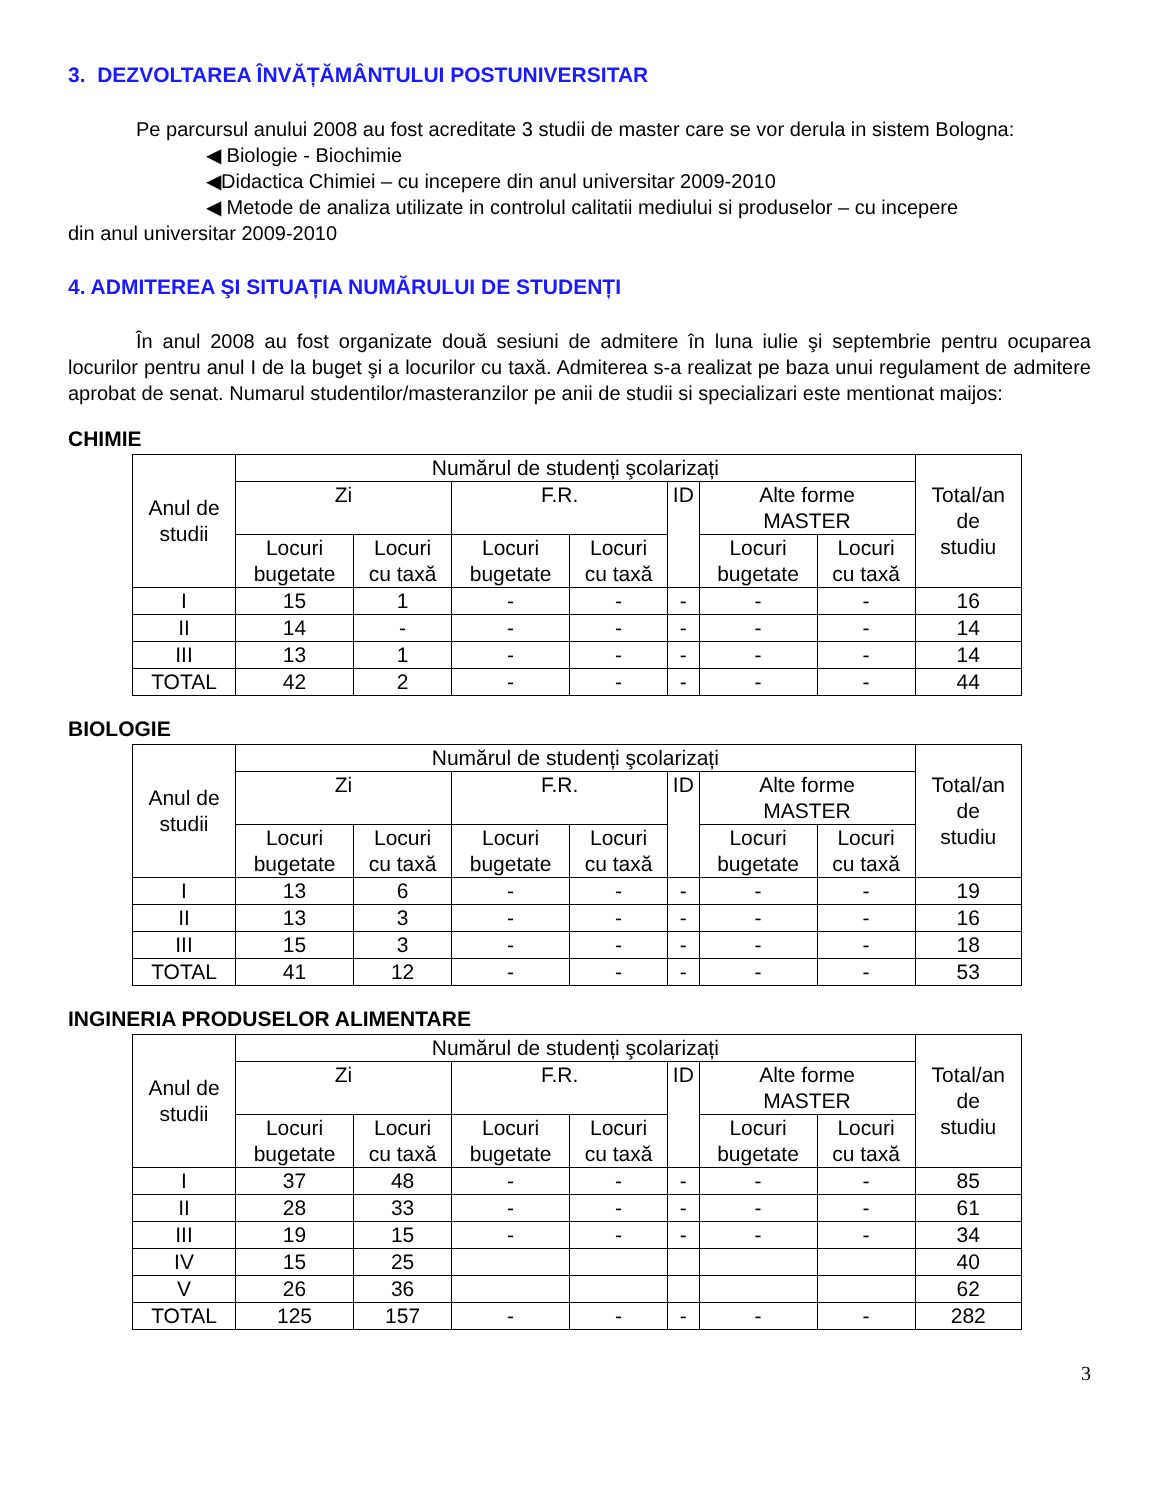3. DEZVOLTAREA ÎNVĂȚĂMÂNTULUI POSTUNIVERSITAR
Pe parcursul anului 2008 au fost acreditate 3 studii de master care se vor derula in sistem Bologna:
◀ Biologie - Biochimie
◀Didactica Chimiei – cu incepere din anul universitar 2009-2010
◀ Metode de analiza utilizate in controlul calitatii mediului si produselor – cu incepere
din anul universitar 2009-2010
4. ADMITEREA ŞI SITUAȚIA NUMĂRULUI DE STUDENȚI
În anul 2008 au fost organizate două sesiuni de admitere în luna iulie şi septembrie pentru ocuparea locurilor pentru anul I de la buget şi a locurilor cu taxă. Admiterea s-a realizat pe baza unui regulament de admitere aprobat de senat. Numarul studentilor/masteranzilor pe anii de studii si specializari este mentionat maijos:
CHIMIE
| Anul de studii | Numărul de studenți şcolarizați | | | | | | | Total/an de studiu |
| --- | --- | --- | --- | --- | --- | --- | --- | --- |
| | Zi | | F.R. | | ID | Alte forme MASTER | | |
| | Locuri bugetate | Locuri cu taxă | Locuri bugetate | Locuri cu taxă | | Locuri bugetate | Locuri cu taxă | |
| I | 15 | 1 | - | - | - | - | - | 16 |
| II | 14 | - | - | - | - | - | - | 14 |
| III | 13 | 1 | - | - | - | - | - | 14 |
| TOTAL | 42 | 2 | - | - | - | - | - | 44 |
BIOLOGIE
| Anul de studii | Numărul de studenți şcolarizați | | | | | | | Total/an de studiu |
| --- | --- | --- | --- | --- | --- | --- | --- | --- |
| | Zi | | F.R. | | ID | Alte forme MASTER | | |
| | Locuri bugetate | Locuri cu taxă | Locuri bugetate | Locuri cu taxă | | Locuri bugetate | Locuri cu taxă | |
| I | 13 | 6 | - | - | - | - | - | 19 |
| II | 13 | 3 | - | - | - | - | - | 16 |
| III | 15 | 3 | - | - | - | - | - | 18 |
| TOTAL | 41 | 12 | - | - | - | - | - | 53 |
INGINERIA PRODUSELOR ALIMENTARE
| Anul de studii | Numărul de studenți şcolarizați | | | | | | | Total/an de studiu |
| --- | --- | --- | --- | --- | --- | --- | --- | --- |
| | Zi | | F.R. | | ID | Alte forme MASTER | | |
| | Locuri bugetate | Locuri cu taxă | Locuri bugetate | Locuri cu taxă | | Locuri bugetate | Locuri cu taxă | |
| I | 37 | 48 | - | - | - | - | - | 85 |
| II | 28 | 33 | - | - | - | - | - | 61 |
| III | 19 | 15 | - | - | - | - | - | 34 |
| IV | 15 | 25 | | | | | | 40 |
| V | 26 | 36 | | | | | | 62 |
| TOTAL | 125 | 157 | - | - | - | - | - | 282 |
3